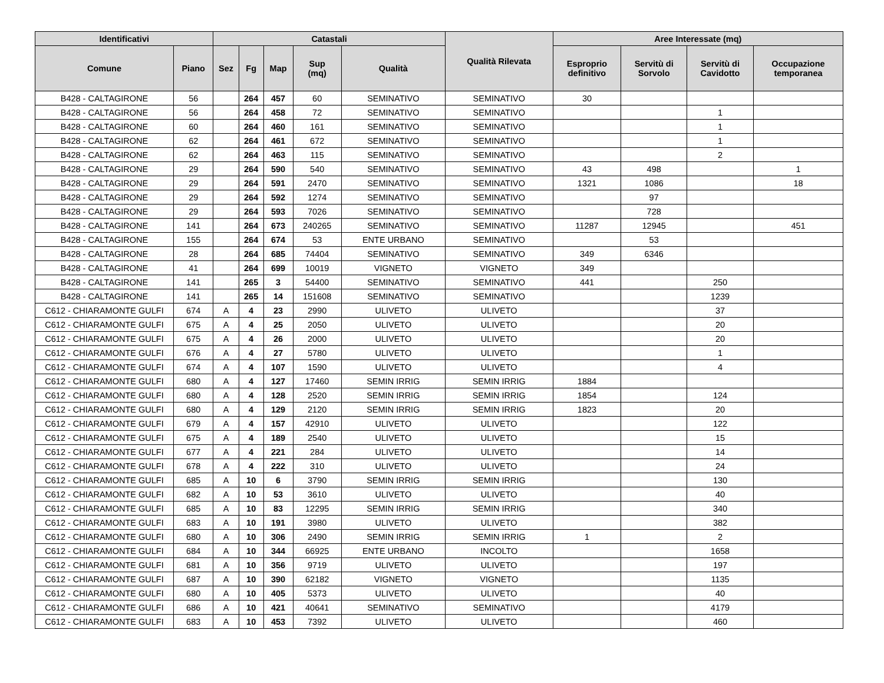| Identificativi | | Catastali | | | | | Qualità Rilevata | Aree Interessate (mq) | | | |
| --- | --- | --- | --- | --- | --- | --- | --- | --- | --- | --- | --- |
| Comune | Piano | Sez | Fg | Map | Sup (mq) | Qualità | | Esproprio definitivo | Servitù di Sorvolo | Servitù di Cavidotto | Occupazione temporanea |
| B428 - CALTAGIRONE | 56 | | 264 | 457 | 60 | SEMINATIVO | SEMINATIVO | 30 | | | |
| B428 - CALTAGIRONE | 56 | | 264 | 458 | 72 | SEMINATIVO | SEMINATIVO | | | 1 | |
| B428 - CALTAGIRONE | 60 | | 264 | 460 | 161 | SEMINATIVO | SEMINATIVO | | | 1 | |
| B428 - CALTAGIRONE | 62 | | 264 | 461 | 672 | SEMINATIVO | SEMINATIVO | | | 1 | |
| B428 - CALTAGIRONE | 62 | | 264 | 463 | 115 | SEMINATIVO | SEMINATIVO | | | 2 | |
| B428 - CALTAGIRONE | 29 | | 264 | 590 | 540 | SEMINATIVO | SEMINATIVO | 43 | 498 | | 1 |
| B428 - CALTAGIRONE | 29 | | 264 | 591 | 2470 | SEMINATIVO | SEMINATIVO | 1321 | 1086 | | 18 |
| B428 - CALTAGIRONE | 29 | | 264 | 592 | 1274 | SEMINATIVO | SEMINATIVO | | 97 | | |
| B428 - CALTAGIRONE | 29 | | 264 | 593 | 7026 | SEMINATIVO | SEMINATIVO | | 728 | | |
| B428 - CALTAGIRONE | 141 | | 264 | 673 | 240265 | SEMINATIVO | SEMINATIVO | 11287 | 12945 | | 451 |
| B428 - CALTAGIRONE | 155 | | 264 | 674 | 53 | ENTE URBANO | SEMINATIVO | | 53 | | |
| B428 - CALTAGIRONE | 28 | | 264 | 685 | 74404 | SEMINATIVO | SEMINATIVO | 349 | 6346 | | |
| B428 - CALTAGIRONE | 41 | | 264 | 699 | 10019 | VIGNETO | VIGNETO | 349 | | | |
| B428 - CALTAGIRONE | 141 | | 265 | 3 | 54400 | SEMINATIVO | SEMINATIVO | 441 | | 250 | |
| B428 - CALTAGIRONE | 141 | | 265 | 14 | 151608 | SEMINATIVO | SEMINATIVO | | | 1239 | |
| C612 - CHIARAMONTE GULFI | 674 | A | 4 | 23 | 2990 | ULIVETO | ULIVETO | | | 37 | |
| C612 - CHIARAMONTE GULFI | 675 | A | 4 | 25 | 2050 | ULIVETO | ULIVETO | | | 20 | |
| C612 - CHIARAMONTE GULFI | 675 | A | 4 | 26 | 2000 | ULIVETO | ULIVETO | | | 20 | |
| C612 - CHIARAMONTE GULFI | 676 | A | 4 | 27 | 5780 | ULIVETO | ULIVETO | | | 1 | |
| C612 - CHIARAMONTE GULFI | 674 | A | 4 | 107 | 1590 | ULIVETO | ULIVETO | | | 4 | |
| C612 - CHIARAMONTE GULFI | 680 | A | 4 | 127 | 17460 | SEMIN IRRIG | SEMIN IRRIG | 1884 | | | |
| C612 - CHIARAMONTE GULFI | 680 | A | 4 | 128 | 2520 | SEMIN IRRIG | SEMIN IRRIG | 1854 | | 124 | |
| C612 - CHIARAMONTE GULFI | 680 | A | 4 | 129 | 2120 | SEMIN IRRIG | SEMIN IRRIG | 1823 | | 20 | |
| C612 - CHIARAMONTE GULFI | 679 | A | 4 | 157 | 42910 | ULIVETO | ULIVETO | | | 122 | |
| C612 - CHIARAMONTE GULFI | 675 | A | 4 | 189 | 2540 | ULIVETO | ULIVETO | | | 15 | |
| C612 - CHIARAMONTE GULFI | 677 | A | 4 | 221 | 284 | ULIVETO | ULIVETO | | | 14 | |
| C612 - CHIARAMONTE GULFI | 678 | A | 4 | 222 | 310 | ULIVETO | ULIVETO | | | 24 | |
| C612 - CHIARAMONTE GULFI | 685 | A | 10 | 6 | 3790 | SEMIN IRRIG | SEMIN IRRIG | | | 130 | |
| C612 - CHIARAMONTE GULFI | 682 | A | 10 | 53 | 3610 | ULIVETO | ULIVETO | | | 40 | |
| C612 - CHIARAMONTE GULFI | 685 | A | 10 | 83 | 12295 | SEMIN IRRIG | SEMIN IRRIG | | | 340 | |
| C612 - CHIARAMONTE GULFI | 683 | A | 10 | 191 | 3980 | ULIVETO | ULIVETO | | | 382 | |
| C612 - CHIARAMONTE GULFI | 680 | A | 10 | 306 | 2490 | SEMIN IRRIG | SEMIN IRRIG | 1 | | 2 | |
| C612 - CHIARAMONTE GULFI | 684 | A | 10 | 344 | 66925 | ENTE URBANO | INCOLTO | | | 1658 | |
| C612 - CHIARAMONTE GULFI | 681 | A | 10 | 356 | 9719 | ULIVETO | ULIVETO | | | 197 | |
| C612 - CHIARAMONTE GULFI | 687 | A | 10 | 390 | 62182 | VIGNETO | VIGNETO | | | 1135 | |
| C612 - CHIARAMONTE GULFI | 680 | A | 10 | 405 | 5373 | ULIVETO | ULIVETO | | | 40 | |
| C612 - CHIARAMONTE GULFI | 686 | A | 10 | 421 | 40641 | SEMINATIVO | SEMINATIVO | | | 4179 | |
| C612 - CHIARAMONTE GULFI | 683 | A | 10 | 453 | 7392 | ULIVETO | ULIVETO | | | 460 | |